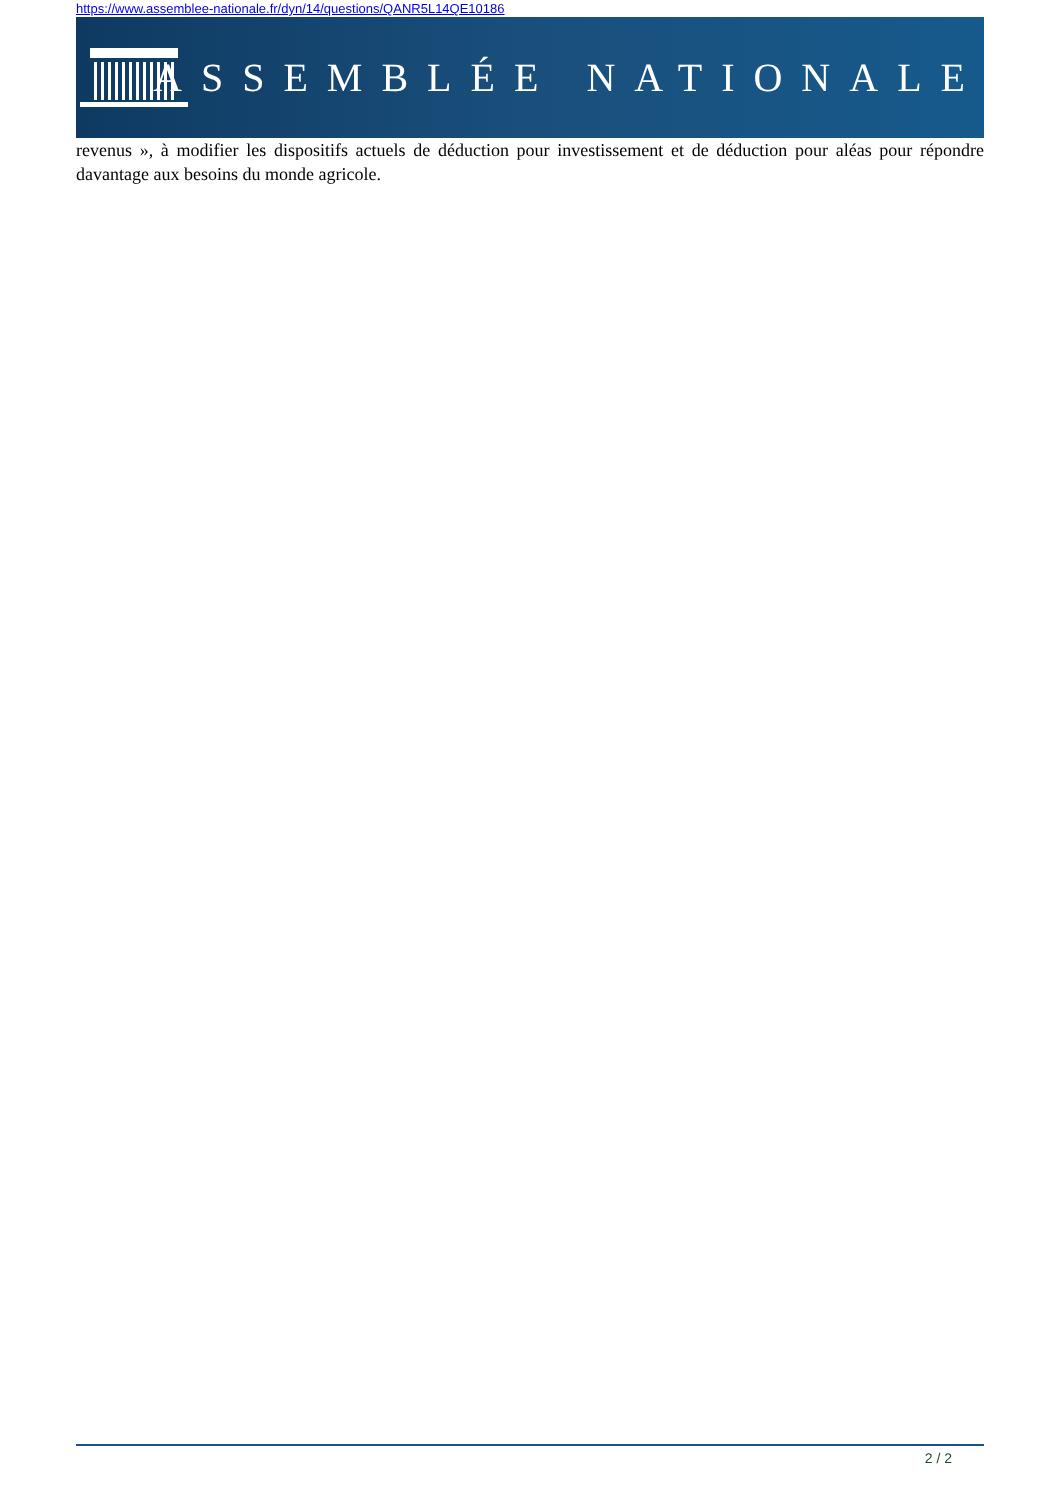https://www.assemblee-nationale.fr/dyn/14/questions/QANR5L14QE10186
ASSEMBLÉE NATIONALE
revenus », à modifier les dispositifs actuels de déduction pour investissement et de déduction pour aléas pour répondre davantage aux besoins du monde agricole.
2 / 2